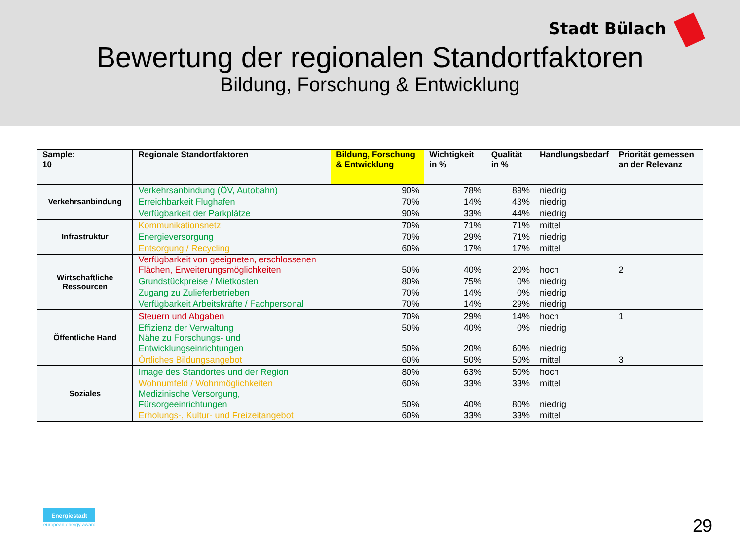Stadt Bülach
Bewertung der regionalen Standortfaktoren
Bildung, Forschung & Entwicklung
| Sample: 10 | Regionale Standortfaktoren | Bildung, Forschung & Entwicklung | Wichtigkeit in % | Qualität in % | Handlungsbedarf | Priorität gemessen an der Relevanz |
| --- | --- | --- | --- | --- | --- | --- |
| Verkehrsanbindung | Verkehrsanbindung (ÖV, Autobahn) | 90% | 78% | 89% | niedrig | |
| | Erreichbarkeit Flughafen | 70% | 14% | 43% | niedrig | |
| | Verfügbarkeit der Parkplätze | 90% | 33% | 44% | niedrig | |
| Infrastruktur | Kommunikationsnetz | 70% | 71% | 71% | mittel | |
| | Energieversorgung | 70% | 29% | 71% | niedrig | |
| | Entsorgung / Recycling | 60% | 17% | 17% | mittel | |
| Wirtschaftliche Ressourcen | Verfügbarkeit von geeigneten, erschlossenen Flächen, Erweiterungsmöglichkeiten | 50% | 40% | 20% | hoch | 2 |
| | Grundstückpreise / Mietkosten | 80% | 75% | 0% | niedrig | |
| | Zugang zu Zulieferbetrieben | 70% | 14% | 0% | niedrig | |
| | Verfügbarkeit Arbeitskräfte / Fachpersonal | 70% | 14% | 29% | niedrig | |
| Öffentliche Hand | Steuern und Abgaben | 70% | 29% | 14% | hoch | 1 |
| | Effizienz der Verwaltung | 50% | 40% | 0% | niedrig | |
| | Nähe zu Forschungs- und Entwicklungseinrichtungen | 50% | 20% | 60% | niedrig | |
| | Örtliches Bildungsangebot | 60% | 50% | 50% | mittel | 3 |
| Soziales | Image des Standortes und der Region | 80% | 63% | 50% | hoch | |
| | Wohnumfeld / Wohnmöglichkeiten | 60% | 33% | 33% | mittel | |
| | Medizinische Versorgung, Fürsorgeeinrichtungen | 50% | 40% | 80% | niedrig | |
| | Erholungs-, Kultur- und Freizeitangebot | 60% | 33% | 33% | mittel | |
Energiestadt
european energy award
29